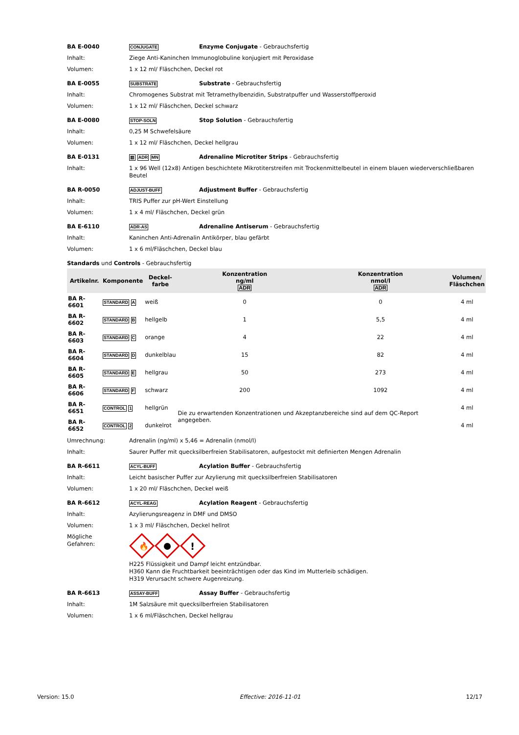BA E-0040
CONJUGATE
Enzyme Conjugate - Gebrauchsfertig
Inhalt: Ziege Anti-Kaninchen Immunoglobuline konjugiert mit Peroxidase
Volumen: 1 x 12 ml/ Fläschchen, Deckel rot
BA E-0055
SUBSTRATE
Substrate - Gebrauchsfertig
Inhalt: Chromogenes Substrat mit Tetramethylbenzidin, Substratpuffer und Wasserstoffperoxid
Volumen: 1 x 12 ml/ Fläschchen, Deckel schwarz
BA E-0080
STOP-SOLN
Stop Solution - Gebrauchsfertig
Inhalt: 0,25 M Schwefelsäure
Volumen: 1 x 12 ml/ Fläschchen, Deckel hellgrau
BA E-0131
▥ ADR MN
Adrenaline Microtiter Strips - Gebrauchsfertig
Inhalt: 1 x 96 Well (12x8) Antigen beschichtete Mikrotiterstreifen mit Trockenmittelbeutel in einem blauen wiederverschließbaren Beutel
BA R-0050
ADJUST-BUFF
Adjustment Buffer - Gebrauchsfertig
Inhalt: TRIS Puffer zur pH-Wert Einstellung
Volumen: 1 x 4 ml/ Fläschchen, Deckel grün
BA E-6110
ADR-AS
Adrenaline Antiserum - Gebrauchsfertig
Inhalt: Kaninchen Anti-Adrenalin Antikörper, blau gefärbt
Volumen: 1 x 6 ml/Fläschchen, Deckel blau
Standards und Controls - Gebrauchsfertig
| Artikelnr. | Komponente | Deckel- farbe | Konzentration ng/ml ADR | Konzentration nmol/l ADR | Volumen/ Fläschchen |
| --- | --- | --- | --- | --- | --- |
| BA R-6601 | STANDARD A | weiß | 0 | 0 | 4 ml |
| BA R-6602 | STANDARD B | hellgelb | 1 | 5,5 | 4 ml |
| BA R-6603 | STANDARD C | orange | 4 | 22 | 4 ml |
| BA R-6604 | STANDARD D | dunkelblau | 15 | 82 | 4 ml |
| BA R-6605 | STANDARD E | hellgrau | 50 | 273 | 4 ml |
| BA R-6606 | STANDARD F | schwarz | 200 | 1092 | 4 ml |
| BA R-6651 | CONTROL 1 | hellgrün | Die zu erwartenden Konzentrationen und Akzeptanzbereiche sind auf dem QC-Report angegeben. | | 4 ml |
| BA R-6652 | CONTROL 2 | dunkelrot | | | 4 ml |
Umrechnung: Adrenalin (ng/ml) x 5,46 = Adrenalin (nmol/l)
Inhalt: Saurer Puffer mit quecksilberfreien Stabilisatoren, aufgestockt mit definierten Mengen Adrenalin
BA R-6611
ACYL-BUFF
Acylation Buffer - Gebrauchsfertig
Inhalt: Leicht basischer Puffer zur Azylierung mit quecksilberfreien Stabilisatoren
Volumen: 1 x 20 ml/ Fläschchen, Deckel weiß
BA R-6612
ACYL-REAG
Acylation Reagent - Gebrauchsfertig
Inhalt: Azylierungsreagenz in DMF und DMSO
Volumen: 1 x 3 ml/ Fläschchen, Deckel hellrot
Mögliche
Gefahren:
🔥
!
H225 Flüssigkeit und Dampf leicht entzündbar.
H360 Kann die Fruchtbarkeit beeinträchtigen oder das Kind im Mutterleib schädigen.
H319 Verursacht schwere Augenreizung.
BA R-6613
ASSAY-BUFF
Assay Buffer - Gebrauchsfertig
Inhalt: 1M Salzsäure mit quecksilberfreien Stabilisatoren
Volumen: 1 x 6 ml/Fläschchen, Deckel hellgrau
Version: 15.0 Effective: 2016-11-01 12/17